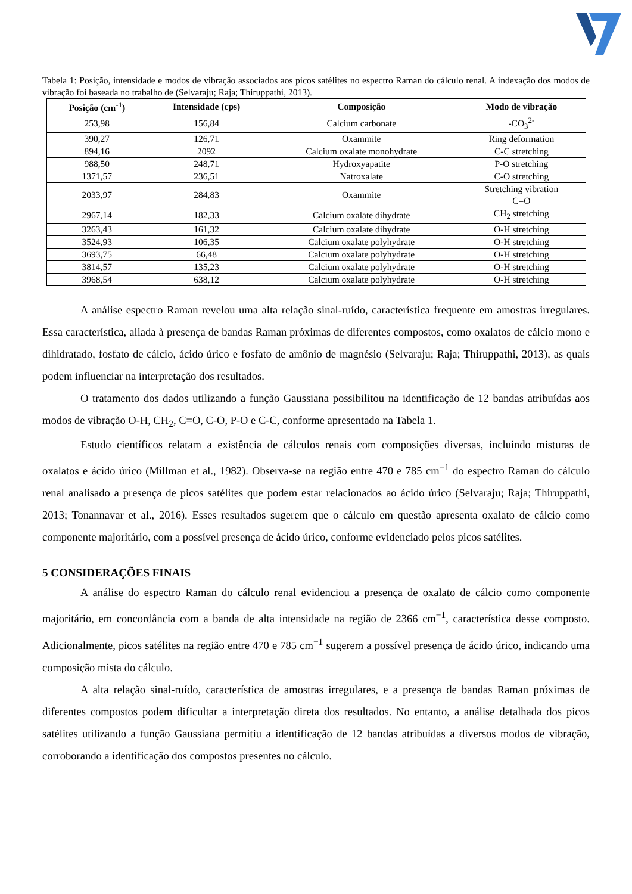Tabela 1: Posição, intensidade e modos de vibração associados aos picos satélites no espectro Raman do cálculo renal. A indexação dos modos de vibração foi baseada no trabalho de (Selvaraju; Raja; Thiruppathi, 2013).
| Posição (cm<sup>-1</sup>) | Intensidade (cps) | Composição | Modo de vibração |
| --- | --- | --- | --- |
| 253,98 | 156,84 | Calcium carbonate | -CO<sub>3</sub><sup>2-</sup> |
| 390,27 | 126,71 | Oxammite | Ring deformation |
| 894,16 | 2092 | Calcium oxalate monohydrate | C-C stretching |
| 988,50 | 248,71 | Hydroxyapatite | P-O stretching |
| 1371,57 | 236,51 | Natroxalate | C-O stretching |
| 2033,97 | 284,83 | Oxammite | Stretching vibration C=O |
| 2967,14 | 182,33 | Calcium oxalate dihydrate | CH<sub>2</sub> stretching |
| 3263,43 | 161,32 | Calcium oxalate dihydrate | O-H stretching |
| 3524,93 | 106,35 | Calcium oxalate polyhydrate | O-H stretching |
| 3693,75 | 66,48 | Calcium oxalate polyhydrate | O-H stretching |
| 3814,57 | 135,23 | Calcium oxalate polyhydrate | O-H stretching |
| 3968,54 | 638,12 | Calcium oxalate polyhydrate | O-H stretching |
A análise espectro Raman revelou uma alta relação sinal-ruído, característica frequente em amostras irregulares. Essa característica, aliada à presença de bandas Raman próximas de diferentes compostos, como oxalatos de cálcio mono e dihidratado, fosfato de cálcio, ácido úrico e fosfato de amônio de magnésio (Selvaraju; Raja; Thiruppathi, 2013), as quais podem influenciar na interpretação dos resultados.
O tratamento dos dados utilizando a função Gaussiana possibilitou na identificação de 12 bandas atribuídas aos modos de vibração O-H, CH<sub>2</sub>, C=O, C-O, P-O e C-C, conforme apresentado na Tabela 1.
Estudo científicos relatam a existência de cálculos renais com composições diversas, incluindo misturas de oxalatos e ácido úrico (Millman et al., 1982). Observa-se na região entre 470 e 785 cm<sup>−1</sup> do espectro Raman do cálculo renal analisado a presença de picos satélites que podem estar relacionados ao ácido úrico (Selvaraju; Raja; Thiruppathi, 2013; Tonannavar et al., 2016). Esses resultados sugerem que o cálculo em questão apresenta oxalato de cálcio como componente majoritário, com a possível presença de ácido úrico, conforme evidenciado pelos picos satélites.
5 CONSIDERAÇÕES FINAIS
A análise do espectro Raman do cálculo renal evidenciou a presença de oxalato de cálcio como componente majoritário, em concordância com a banda de alta intensidade na região de 2366 cm<sup>−1</sup>, característica desse composto. Adicionalmente, picos satélites na região entre 470 e 785 cm<sup>−1</sup> sugerem a possível presença de ácido úrico, indicando uma composição mista do cálculo.
A alta relação sinal-ruído, característica de amostras irregulares, e a presença de bandas Raman próximas de diferentes compostos podem dificultar a interpretação direta dos resultados. No entanto, a análise detalhada dos picos satélites utilizando a função Gaussiana permitiu a identificação de 12 bandas atribuídas a diversos modos de vibração, corroborando a identificação dos compostos presentes no cálculo.